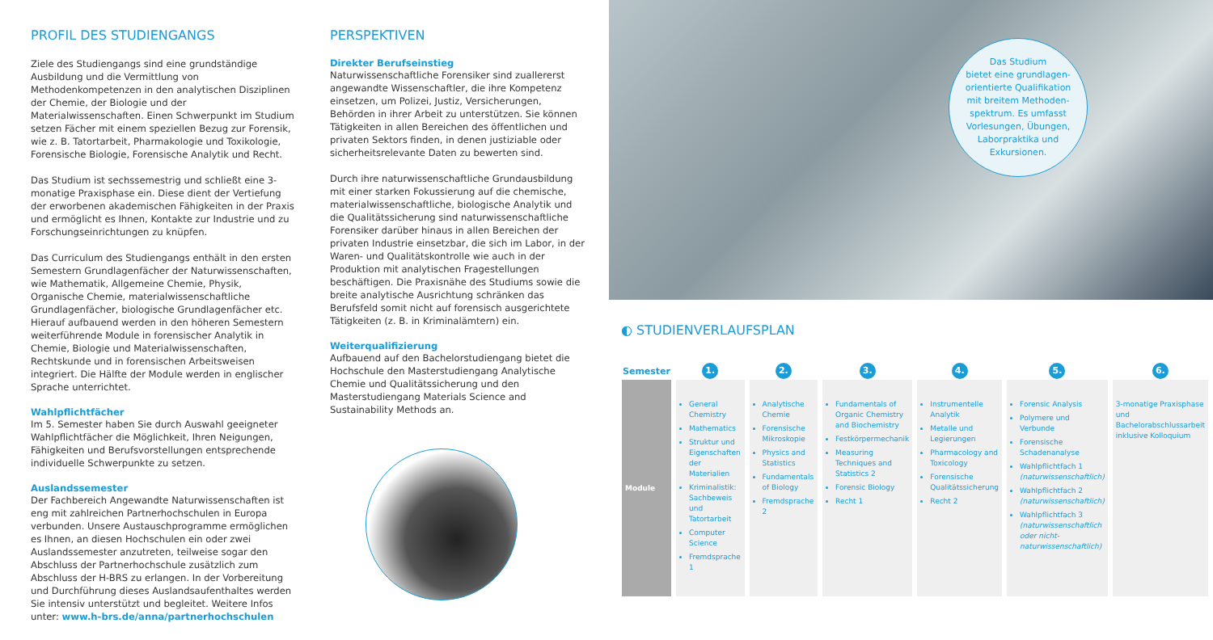PROFIL DES STUDIENGANGS
Ziele des Studiengangs sind eine grundständige Ausbildung und die Vermittlung von Methodenkompetenzen in den analytischen Disziplinen der Chemie, der Biologie und der Materialwissenschaften. Einen Schwerpunkt im Studium setzen Fächer mit einem speziellen Bezug zur Forensik, wie z. B. Tatortarbeit, Pharmakologie und Toxikologie, Forensische Biologie, Forensische Analytik und Recht.
Das Studium ist sechssemestrig und schließt eine 3-monatige Praxisphase ein. Diese dient der Vertiefung der erworbenen akademischen Fähigkeiten in der Praxis und ermöglicht es Ihnen, Kontakte zur Industrie und zu Forschungseinrichtungen zu knüpfen.
Das Curriculum des Studiengangs enthält in den ersten Semestern Grundlagenfächer der Naturwissenschaften, wie Mathematik, Allgemeine Chemie, Physik, Organische Chemie, materialwissenschaftliche Grundlagenfächer, biologische Grundlagenfächer etc. Hierauf aufbauend werden in den höheren Semestern weiterführende Module in forensischer Analytik in Chemie, Biologie und Materialwissenschaften, Rechtskunde und in forensischen Arbeitsweisen integriert. Die Hälfte der Module werden in englischer Sprache unterrichtet.
Wahlpflichtfächer
Im 5. Semester haben Sie durch Auswahl geeigneter Wahlpflichtfächer die Möglichkeit, Ihren Neigungen, Fähigkeiten und Berufsvorstellungen entsprechende individuelle Schwerpunkte zu setzen.
Auslandssemester
Der Fachbereich Angewandte Naturwissenschaften ist eng mit zahlreichen Partnerhochschulen in Europa verbunden. Unsere Austauschprogramme ermöglichen es Ihnen, an diesen Hochschulen ein oder zwei Auslandssemester anzutreten, teilweise sogar den Abschluss der Partnerhochschule zusätzlich zum Abschluss der H-BRS zu erlangen. In der Vorbereitung und Durchführung dieses Auslandsaufenthaltes werden Sie intensiv unterstützt und begleitet. Weitere Infos unter: www.h-brs.de/anna/partnerhochschulen
PERSPEKTIVEN
Direkter Berufseinstieg
Naturwissenschaftliche Forensiker sind zuallererst angewandte Wissenschaftler, die ihre Kompetenz einsetzen, um Polizei, Justiz, Versicherungen, Behörden in ihrer Arbeit zu unterstützen. Sie können Tätigkeiten in allen Bereichen des öffentlichen und privaten Sektors finden, in denen justiziable oder sicherheitsrelevante Daten zu bewerten sind.
Durch ihre naturwissenschaftliche Grundausbildung mit einer starken Fokussierung auf die chemische, materialwissenschaftliche, biologische Analytik und die Qualitätssicherung sind naturwissenschaftliche Forensiker darüber hinaus in allen Bereichen der privaten Industrie einsetzbar, die sich im Labor, in der Waren- und Qualitätskontrolle wie auch in der Produktion mit analytischen Fragestellungen beschäftigen. Die Praxisnähe des Studiums sowie die breite analytische Ausrichtung schränken das Berufsfeld somit nicht auf forensisch ausgerichtete Tätigkeiten (z. B. in Kriminalämtern) ein.
Weiterqualifizierung
Aufbauend auf den Bachelorstudiengang bietet die Hochschule den Masterstudiengang Analytische Chemie und Qualitätssicherung und den Masterstudiengang Materials Science and Sustainability Methods an.
Das Studium
bietet eine grundlagen-
orientierte Qualifikation
mit breitem Methoden-
spektrum. Es umfasst
Vorlesungen, Übungen,
Laborpraktika und
Exkursionen.
◐ STUDIENVERLAUFSPLAN
| Semester | 1. | 2. | 3. | 4. | 5. | 6. |
| --- | --- | --- | --- | --- | --- | --- |
| Module | General Chemistry Mathematics Struktur und Eigenschaften der Materialien Kriminalistik: Sachbeweis und Tatortarbeit Computer Science Fremdsprache 1 | Analytische Chemie Forensische Mikroskopie Physics and Statistics Fundamentals of Biology Fremdsprache 2 | Fundamentals of Organic Chemistry and Biochemistry Festkörpermechanik Measuring Techniques and Statistics 2 Forensic Biology Recht 1 | Instrumentelle Analytik Metalle und Legierungen Pharmacology and Toxicology Forensische Qualitätssicherung Recht 2 | Forensic Analysis Polymere und Verbunde Forensische Schadenanalyse Wahlpflichtfach 1 (naturwissenschaftlich) Wahlpflichtfach 2 (naturwissenschaftlich) Wahlpflichtfach 3 (naturwissenschaftlich oder nicht-naturwissenschaftlich) | 3-monatige Praxisphase und Bachelorabschlussarbeit inklusive Kolloquium |